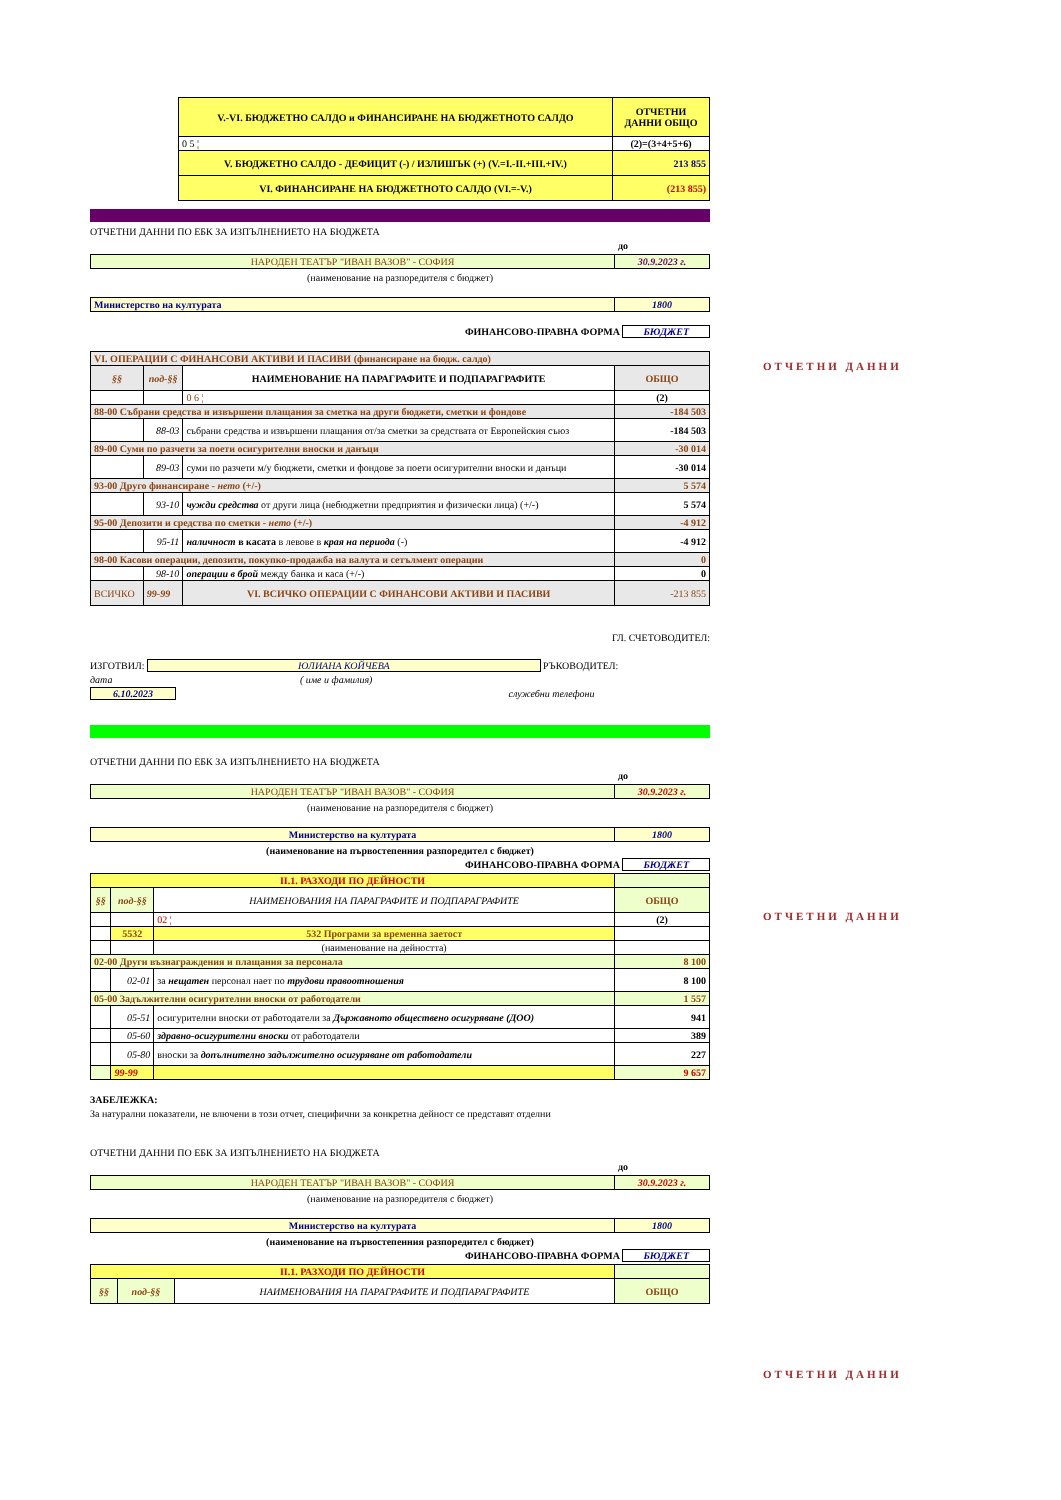| V.-VI. БЮДЖЕТНО САЛДО и ФИНАНСИРАНЕ НА БЮДЖЕТНОТО САЛДО | ОТЧЕТНИ ДАННИ ОБЩО |
| 0 5 ¦ | (2)=(3+4+5+6) |
| V. БЮДЖЕТНО САЛДО - ДЕФИЦИТ (-) / ИЗЛИШЪК (+) (V.=I.-II.+III.+IV.) | 213 855 |
| VI. ФИНАНСИРАНЕ НА БЮДЖЕТНОТО САЛДО (VI.=-V.) | (213 855) |
ОТЧЕТНИ ДАННИ ПО ЕБК ЗА ИЗПЪЛНЕНИЕТО НА БЮДЖЕТА
до
| НАРОДЕН ТЕАТЪР "ИВАН ВАЗОВ" - СОФИЯ | 30.9.2023 г. |
(наименование на разпоредителя с бюджет)
| Министерство на културата | 1800 |
ФИНАНСОВО-ПРАВНА ФОРМА БЮДЖЕТ
| VI. ОПЕРАЦИИ С ФИНАНСОВИ АКТИВИ И ПАСИВИ (финансиране на бюдж. салдо) | | | |
| §§ | под-§§ | НАИМЕНОВАНИЕ НА ПАРАГРАФИТЕ И ПОДПАРАГРАФИТЕ | ОБЩО |
| | | 0 6 ¦ | (2) |
| 88-00 Събрани средства и извършени плащания за сметка на други бюджети, сметки и фондове | | | -184 503 |
| | 88-03 | събрани средства и извършени плащания от/за сметки за средствата от Европейския съюз | -184 503 |
| 89-00 Суми по разчети за поети осигурителни вноски и данъци | | | -30 014 |
| | 89-03 | суми по разчети м/у бюджети, сметки и фондове за поети осигурителни вноски и данъци | -30 014 |
| 93-00 Друго финансиране - нето (+/-) | | | 5 574 |
| | 93-10 | чужди средства от други лица (небюджетни предприятия и физически лица) (+/-) | 5 574 |
| 95-00 Депозити и средства по сметки - нето (+/-) | | | -4 912 |
| | 95-11 | наличност в касата в левове в края на периода (-) | -4 912 |
| 98-00 Касови операции, депозити, покупко-продажба на валута и сетълмент операции | | | 0 |
| | 98-10 | операции в брой между банка и каса (+/-) | 0 |
| ВСИЧКО | 99-99 | VI. ВСИЧКО ОПЕРАЦИИ С ФИНАНСОВИ АКТИВИ И ПАСИВИ | -213 855 |
ГЛ. СЧЕТОВОДИТЕЛ:
ИЗГОТВИЛ: ЮЛИАНА КОЙЧЕВА РЪКОВОДИТЕЛ:
дата ( име и фамилия)
6.10.2023 служебни телефони
ОТЧЕТНИ ДАННИ ПО ЕБК ЗА ИЗПЪЛНЕНИЕТО НА БЮДЖЕТА
до
| НАРОДЕН ТЕАТЪР "ИВАН ВАЗОВ" - СОФИЯ | 30.9.2023 г. |
(наименование на разпоредителя с бюджет)
| Министерство на културата | 1800 |
(наименование на първостепенния разпоредител с бюджет)
ФИНАНСОВО-ПРАВНА ФОРМА БЮДЖЕТ
| II.1. РАЗХОДИ ПО ДЕЙНОСТИ | | | |
| §§ | под-§§ | НАИМЕНОВАНИЯ НА ПАРАГРАФИТЕ И ПОДПАРАГРАФИТЕ | ОБЩО |
| | | 02 ¦ | (2) |
| | 5532 | 532 Програми за временна заетост | |
| | | (наименование на дейността) | |
| 02-00 Други възнаграждения и плащания за персонала | | | 8 100 |
| | 02-01 | за нещатен персонал нает по трудови правоотношения | 8 100 |
| 05-00 Задължителни осигурителни вноски от работодатели | | | 1 557 |
| | 05-51 | осигурителни вноски от работодатели за Държавното обществено осигуряване (ДОО) | 941 |
| | 05-60 | здравно-осигурителни вноски от работодатели | 389 |
| | 05-80 | вноски за допълнителнo задължително осигуряване от работодатели | 227 |
| | 99-99 | | 9 657 |
ЗАБЕЛЕЖКА:
За натурални показатели, не влючени в този отчет, специфични за конкретна дейност се представят отделни
ОТЧЕТНИ ДАННИ ПО ЕБК ЗА ИЗПЪЛНЕНИЕТО НА БЮДЖЕТА
до
| НАРОДЕН ТЕАТЪР "ИВАН ВАЗОВ" - СОФИЯ | 30.9.2023 г. |
(наименование на разпоредителя с бюджет)
| Министерство на културата | 1800 |
(наименование на първостепенния разпоредител с бюджет)
ФИНАНСОВО-ПРАВНА ФОРМА БЮДЖЕТ
| II.1. РАЗХОДИ ПО ДЕЙНОСТИ | | | |
| §§ | под-§§ | НАИМЕНОВАНИЯ НА ПАРАГРАФИТЕ И ПОДПАРАГРАФИТЕ | ОБЩО |
ОТЧЕТНИ ДАННИ
ОТЧЕТНИ ДАННИ
ОТЧЕТНИ ДАННИ